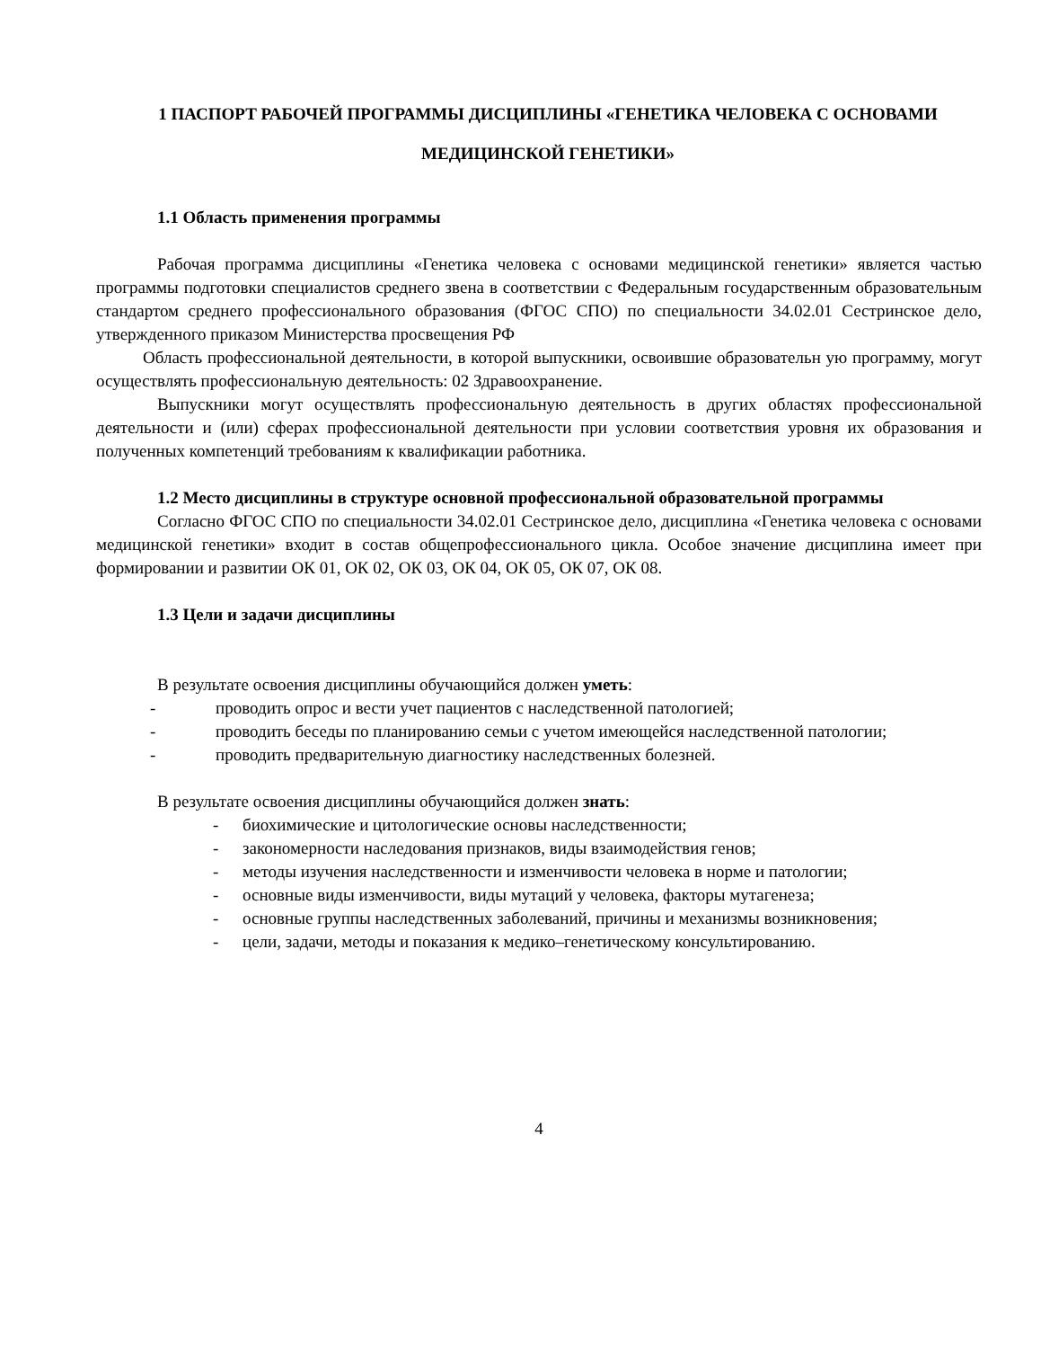1 ПАСПОРТ РАБОЧЕЙ ПРОГРАММЫ ДИСЦИПЛИНЫ «ГЕНЕТИКА ЧЕЛОВЕКА С ОСНОВАМИ МЕДИЦИНСКОЙ ГЕНЕТИКИ»
1.1 Область применения программы
Рабочая программа дисциплины «Генетика человека с основами медицинской генетики» является частью программы подготовки специалистов среднего звена в соответствии с Федеральным государственным образовательным стандартом среднего профессионального образования (ФГОС СПО) по специальности 34.02.01 Сестринское дело, утвержденного приказом Министерства просвещения РФ
Область профессиональной деятельности, в которой выпускники, освоившие образовательн ую программу, могут осуществлять профессиональную деятельность: 02 Здравоохранение.
Выпускники могут осуществлять профессиональную деятельность в других областях профессиональной деятельности и (или) сферах профессиональной деятельности при условии соответствия уровня их образования и полученных компетенций требованиям к квалификации работника.
1.2 Место дисциплины в структуре основной профессиональной образовательной программы
Согласно ФГОС СПО по специальности 34.02.01 Сестринское дело, дисциплина «Генетика человека с основами медицинской генетики» входит в состав общепрофессионального цикла. Особое значение дисциплина имеет при формировании и развитии ОК 01, ОК 02, ОК 03, ОК 04, ОК 05, ОК 07, ОК 08.
1.3 Цели и задачи дисциплины
В результате освоения дисциплины обучающийся должен уметь:
- проводить опрос и вести учет пациентов с наследственной патологией;
- проводить беседы по планированию семьи с учетом имеющейся наследственной патологии;
- проводить предварительную диагностику наследственных болезней.
В результате освоения дисциплины обучающийся должен знать:
- биохимические и цитологические основы наследственности;
- закономерности наследования признаков, виды взаимодействия генов;
- методы изучения наследственности и изменчивости человека в норме и патологии;
- основные виды изменчивости, виды мутаций у человека, факторы мутагенеза;
- основные группы наследственных заболеваний, причины и механизмы возникновения;
- цели, задачи, методы и показания к медико–генетическому консультированию.
4